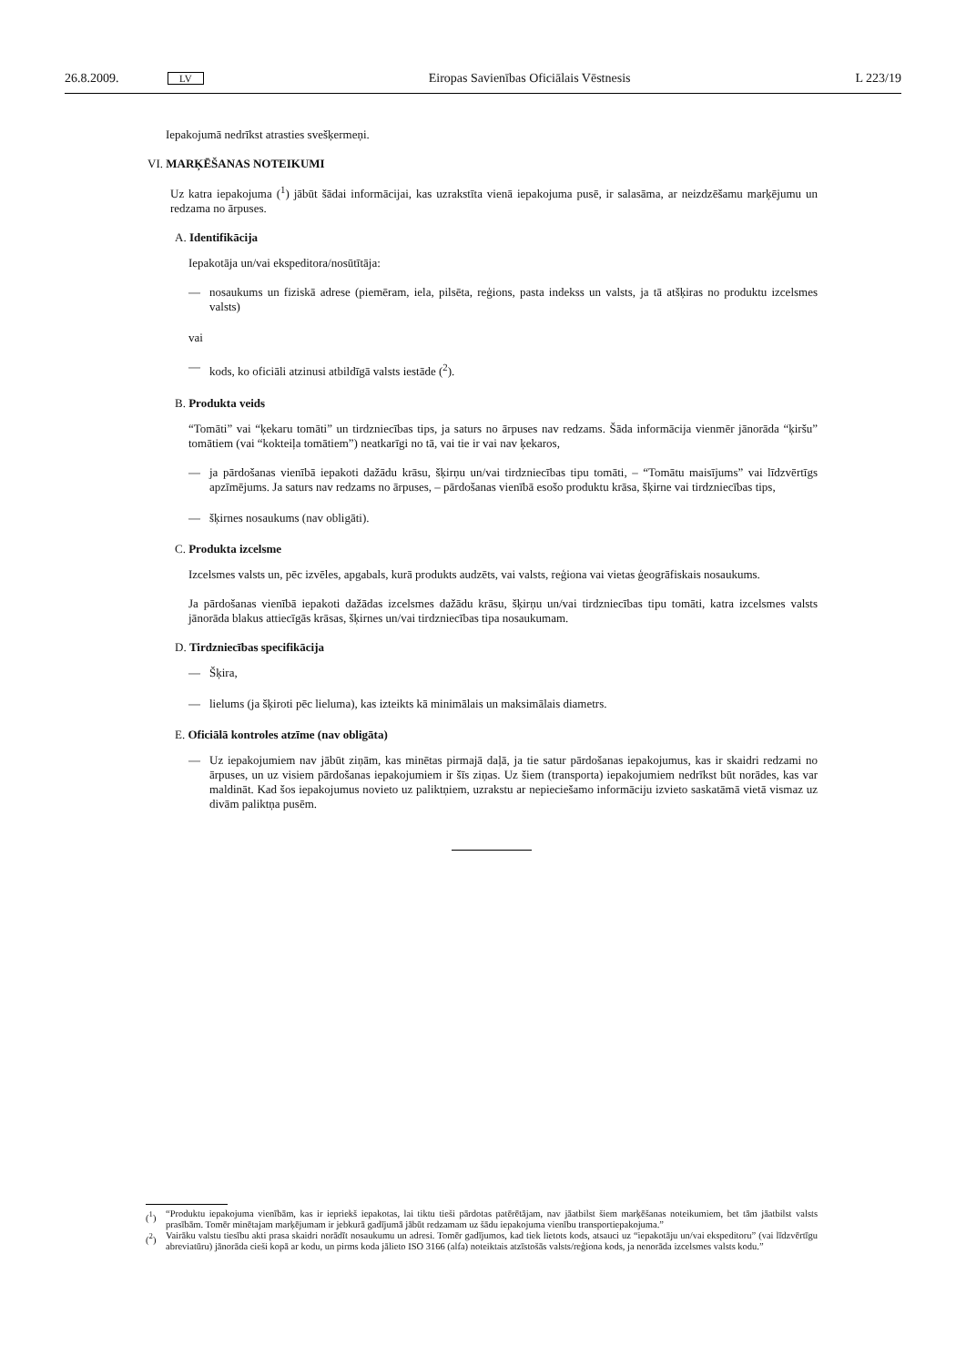26.8.2009. LV Eiropas Savienības Oficiālais Vēstnesis L 223/19
Iepakojumā nedrīkst atrasties svešķermeņi.
VI. MARĶĒŠANAS NOTEIKUMI
Uz katra iepakojuma (<sup>1</sup>) jābūt šādai informācijai, kas uzrakstīta vienā iepakojuma pusē, ir salasāma, ar neizdzēšamu marķējumu un redzama no ārpuses.
A. Identifikācija
Iepakotāja un/vai ekspeditora/nosūtītāja:
— nosaukums un fiziskā adrese (piemēram, iela, pilsēta, reģions, pasta indekss un valsts, ja tā atšķiras no produktu izcelsmes valsts)
vai
— kods, ko oficiāli atzinusi atbildīgā valsts iestāde (<sup>2</sup>).
B. Produkta veids
“Tomāti” vai “ķekaru tomāti” un tirdzniecības tips, ja saturs no ārpuses nav redzams. Šāda informācija vienmēr jānorāda “ķiršu” tomātiem (vai “kokteiļa tomātiem”) neatkarīgi no tā, vai tie ir vai nav ķekaros,
— ja pārdošanas vienībā iepakoti dažādu krāsu, šķirņu un/vai tirdzniecības tipu tomāti, – “Tomātu maisījums” vai līdzvērtīgs apzīmējums. Ja saturs nav redzams no ārpuses, – pārdošanas vienībā esošo produktu krāsa, šķirne vai tirdzniecības tips,
— šķirnes nosaukums (nav obligāti).
C. Produkta izcelsme
Izcelsmes valsts un, pēc izvēles, apgabals, kurā produkts audzēts, vai valsts, reģiona vai vietas ģeogrāfiskais nosaukums.
Ja pārdošanas vienībā iepakoti dažādas izcelsmes dažādu krāsu, šķirņu un/vai tirdzniecības tipu tomāti, katra izcelsmes valsts jānorāda blakus attiecīgās krāsas, šķirnes un/vai tirdzniecības tipa nosaukumam.
D. Tirdzniecības specifikācija
— Šķira,
— lielums (ja šķiroti pēc lieluma), kas izteikts kā minimālais un maksimālais diametrs.
E. Oficiālā kontroles atzīme (nav obligāta)
— Uz iepakojumiem nav jābūt ziņām, kas minētas pirmajā daļā, ja tie satur pārdošanas iepakojumus, kas ir skaidri redzami no ārpuses, un uz visiem pārdošanas iepakojumiem ir šīs ziņas. Uz šiem (transporta) iepakojumiem nedrīkst būt norādes, kas var maldināt. Kad šos iepakojumus novieto uz paliktņiem, uzrakstu ar nepieciešamo informāciju izvieto saskatāmā vietā vismaz uz divām paliktņa pusēm.
(<sup>1</sup>) “Produktu iepakojuma vienībām, kas ir iepriekš iepakotas, lai tiktu tieši pārdotas patērētājam, nav jāatbilst šiem marķēšanas noteikumiem, bet tām jāatbilst valsts prasībām. Tomēr minētajam marķējumam ir jebkurā gadījumā jābūt redzamam uz šādu iepakojuma vienību transportiepakojuma.”
(<sup>2</sup>) Vairāku valstu tiesību akti prasa skaidri norādīt nosaukumu un adresi. Tomēr gadījumos, kad tiek lietots kods, atsauci uz “iepakotāju un/vai ekspeditoru” (vai līdzvērtīgu abreviatūru) jānorāda cieši kopā ar kodu, un pirms koda jālieto ISO 3166 (alfa) noteiktais atzīstošās valsts/reģiona kods, ja nenorāda izcelsmes valsts kodu.”